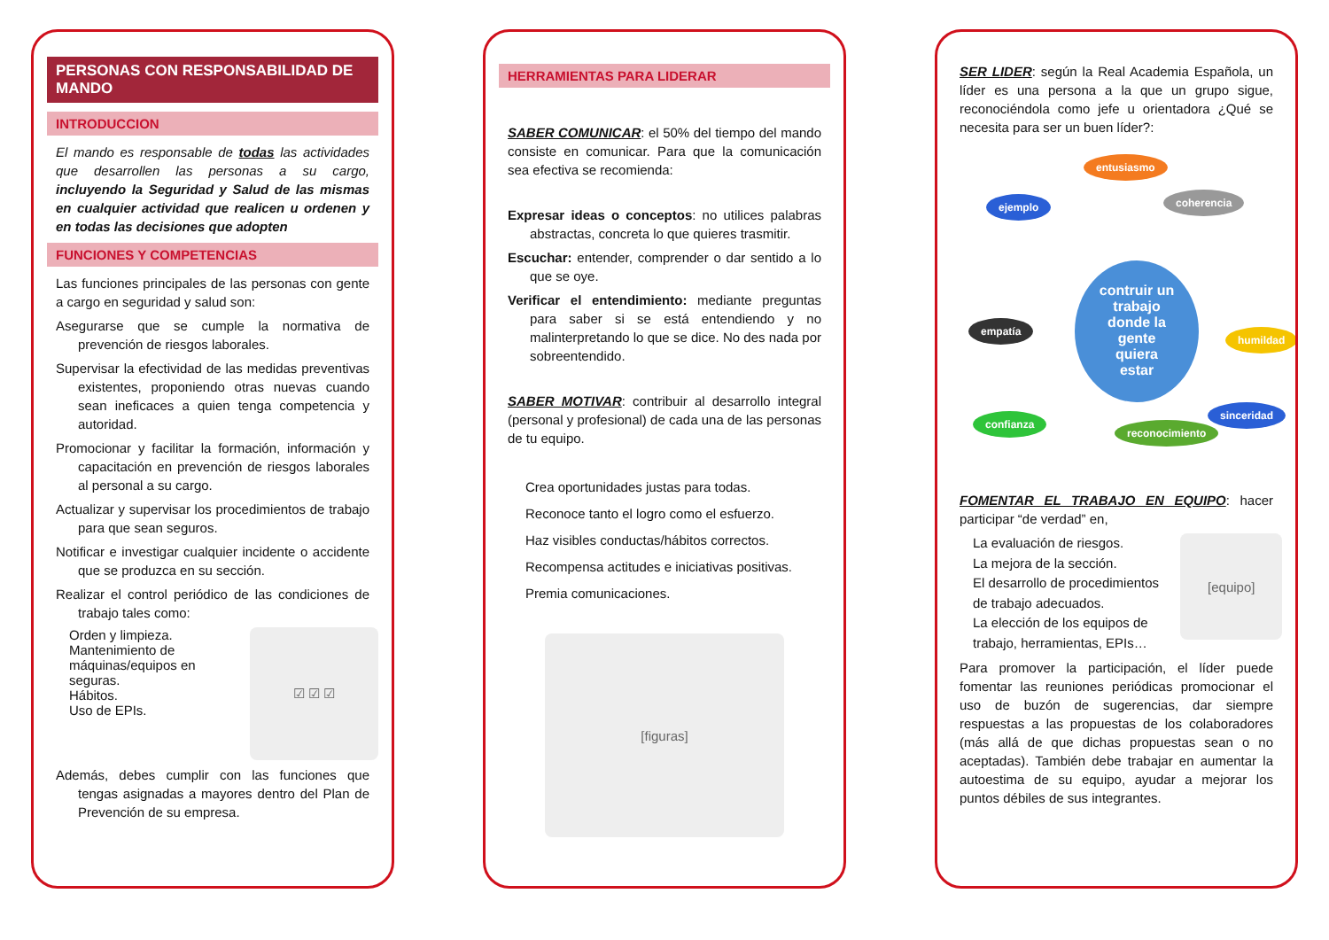PERSONAS CON RESPONSABILIDAD DE MANDO
INTRODUCCION
El mando es responsable de todas las actividades que desarrollen las personas a su cargo, incluyendo la Seguridad y Salud de las mismas en cualquier actividad que realicen u ordenen y en todas las decisiones que adopten
FUNCIONES Y COMPETENCIAS
Las funciones principales de las personas con gente a cargo en seguridad y salud son:
Asegurarse que se cumple la normativa de prevención de riesgos laborales.
Supervisar la efectividad de las medidas preventivas existentes, proponiendo otras nuevas cuando sean ineficaces a quien tenga competencia y autoridad.
Promocionar y facilitar la formación, información y capacitación en prevención de riesgos laborales al personal a su cargo.
Actualizar y supervisar los procedimientos de trabajo para que sean seguros.
Notificar e investigar cualquier incidente o accidente que se produzca en su sección.
Realizar el control periódico de las condiciones de trabajo tales como:
Orden y limpieza.
Mantenimiento de máquinas/equipos en seguras.
Hábitos.
Uso de EPIs.
☑ ☑ ☑
Además, debes cumplir con las funciones que tengas asignadas a mayores dentro del Plan de Prevención de su empresa.
HERRAMIENTAS PARA LIDERAR
SABER COMUNICAR: el 50% del tiempo del mando consiste en comunicar. Para que la comunicación sea efectiva se recomienda:
Expresar ideas o conceptos: no utilices palabras abstractas, concreta lo que quieres trasmitir.
Escuchar: entender, comprender o dar sentido a lo que se oye.
Verificar el entendimiento: mediante preguntas para saber si se está entendiendo y no malinterpretando lo que se dice. No des nada por sobreentendido.
SABER MOTIVAR: contribuir al desarrollo integral (personal y profesional) de cada una de las personas de tu equipo.
Crea oportunidades justas para todas.
Reconoce tanto el logro como el esfuerzo.
Haz visibles conductas/hábitos correctos.
Recompensa actitudes e iniciativas positivas.
Premia comunicaciones.
[figuras]
SER LIDER: según la Real Academia Española, un líder es una persona a la que un grupo sigue, reconociéndola como jefe u orientadora ¿Qué se necesita para ser un buen líder?:
entusiasmo
ejemplo coherencia
empatía
contruir un trabajo donde la gente quiera estar
humildad
confianza
reconocimiento
sinceridad
FOMENTAR EL TRABAJO EN EQUIPO: hacer participar “de verdad” en,
La evaluación de riesgos.
La mejora de la sección.
El desarrollo de procedimientos de trabajo adecuados.
La elección de los equipos de trabajo, herramientas, EPIs…
[equipo]
Para promover la participación, el líder puede fomentar las reuniones periódicas promocionar el uso de buzón de sugerencias, dar siempre respuestas a las propuestas de los colaboradores (más allá de que dichas propuestas sean o no aceptadas). También debe trabajar en aumentar la autoestima de su equipo, ayudar a mejorar los puntos débiles de sus integrantes.